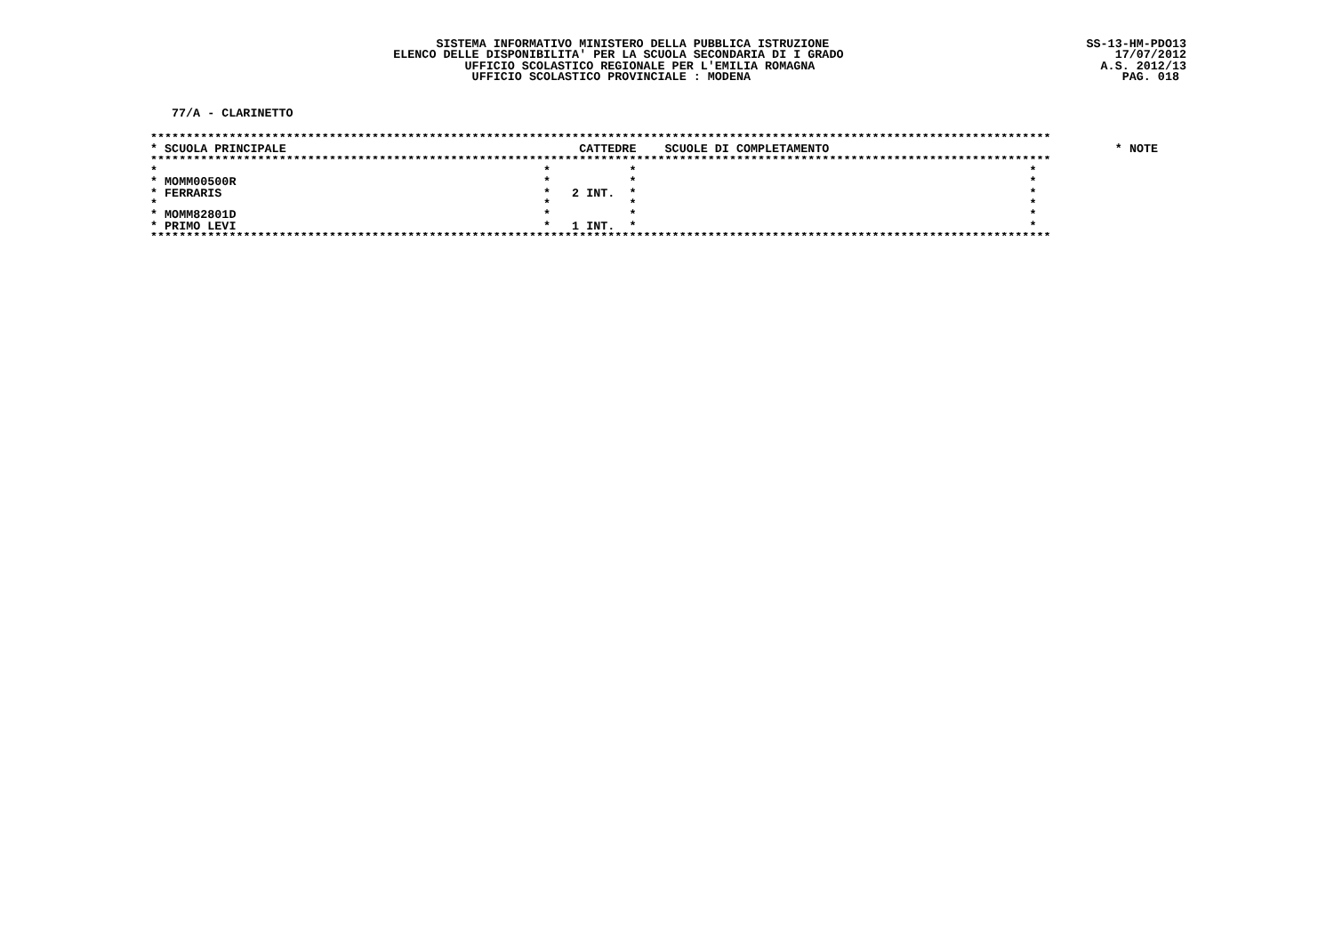SISTEMA INFORMATIVO MINISTERO DELLA PUBBLICA ISTRUZIONE
ELENCO DELLE DISPONIBILITA' PER LA SCUOLA SECONDARIA DI I GRADO
UFFICIO SCOLASTICO REGIONALE PER L'EMILIA ROMAGNA
UFFICIO SCOLASTICO PROVINCIALE : MODENA
SS-13-HM-PDO13
17/07/2012
A.S. 2012/13
PAG. 018
77/A - CLARINETTO
******************************************************************************************************************************
| * SCUOLA PRINCIPALE | CATTEDRE | SCUOLE DI COMPLETAMENTO | * NOTE |
| --- | --- | --- | --- |
******************************************************************************************************************************
| * | * | * | * |
| * MOMM00500R | * | * | * |
| * FERRARIS | * 2 INT. | * | * |
| * | * | * | * |
| * MOMM82801D | * | * | * |
| * PRIMO LEVI | * 1 INT. | * | * |
******************************************************************************************************************************